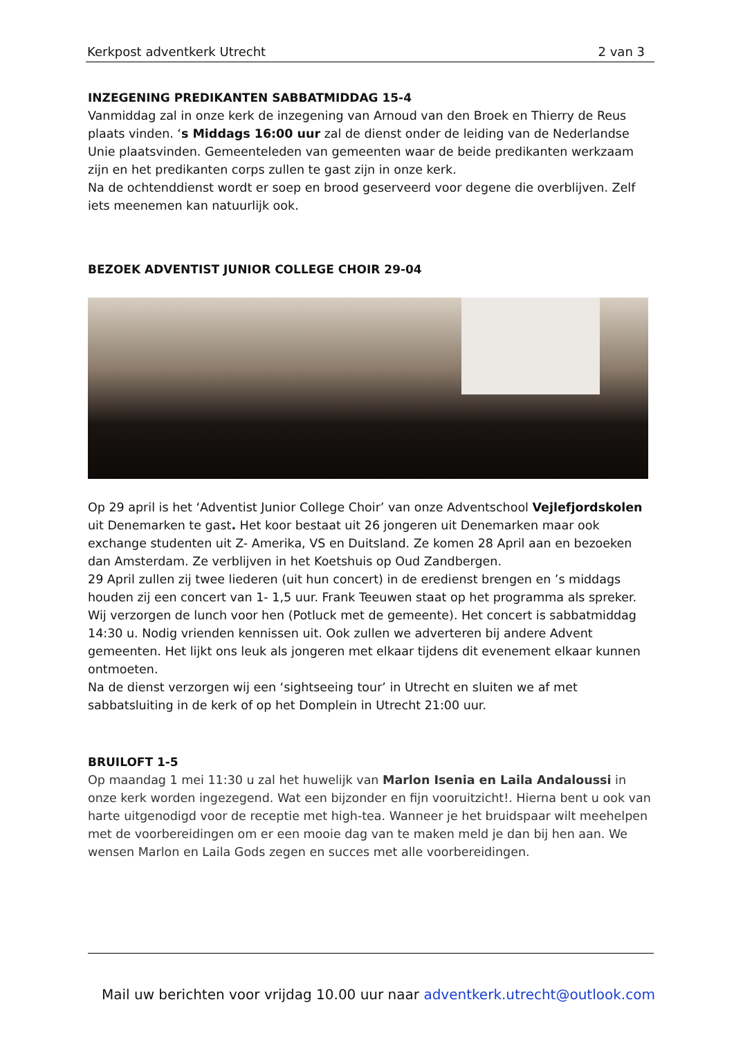Kerkpost adventkerk Utrecht 2 van 3
INZEGENING PREDIKANTEN SABBATMIDDAG 15-4
Vanmiddag zal in onze kerk de inzegening van Arnoud van den Broek en Thierry de Reus plaats vinden. ‘s Middags 16:00 uur zal de dienst onder de leiding van de Nederlandse Unie plaatsvinden. Gemeenteleden van gemeenten waar de beide predikanten werkzaam zijn en het predikanten corps zullen te gast zijn in onze kerk.
Na de ochtenddienst wordt er soep en brood geserveerd voor degene die overblijven. Zelf iets meenemen kan natuurlijk ook.
BEZOEK ADVENTIST JUNIOR COLLEGE CHOIR 29-04
Op 29 april is het ‘Adventist Junior College Choir’ van onze Adventschool Vejlefjordskolen uit Denemarken te gast. Het koor bestaat uit 26 jongeren uit Denemarken maar ook exchange studenten uit Z- Amerika, VS en Duitsland. Ze komen 28 April aan en bezoeken dan Amsterdam. Ze verblijven in het Koetshuis op Oud Zandbergen.
29 April zullen zij twee liederen (uit hun concert) in de eredienst brengen en ’s middags houden zij een concert van 1- 1,5 uur. Frank Teeuwen staat op het programma als spreker. Wij verzorgen de lunch voor hen (Potluck met de gemeente). Het concert is sabbatmiddag 14:30 u. Nodig vrienden kennissen uit. Ook zullen we adverteren bij andere Advent gemeenten. Het lijkt ons leuk als jongeren met elkaar tijdens dit evenement elkaar kunnen ontmoeten.
Na de dienst verzorgen wij een ‘sightseeing tour’ in Utrecht en sluiten we af met sabbatsluiting in de kerk of op het Domplein in Utrecht 21:00 uur.
BRUILOFT 1-5
Op maandag 1 mei 11:30 u zal het huwelijk van Marlon Isenia en Laila Andaloussi in onze kerk worden ingezegend. Wat een bijzonder en fijn vooruitzicht!. Hierna bent u ook van harte uitgenodigd voor de receptie met high-tea. Wanneer je het bruidspaar wilt meehelpen met de voorbereidingen om er een mooie dag van te maken meld je dan bij hen aan. We wensen Marlon en Laila Gods zegen en succes met alle voorbereidingen.
Mail uw berichten voor vrijdag 10.00 uur naar adventkerk.utrecht@outlook.com